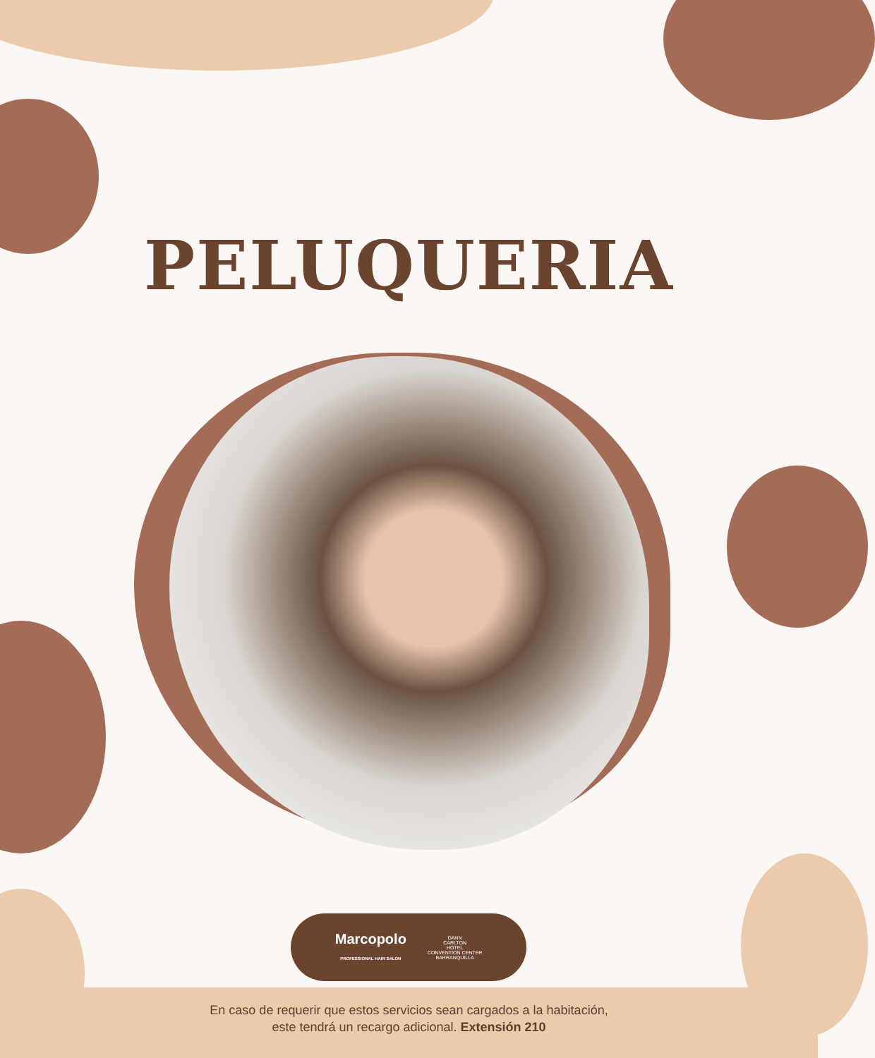PELUQUERIA
Marcopolo
PROFESSIONAL HAIR SALON
DANN
CARLTON
HOTEL
CONVENTION CENTER
BARRANQUILLA
En caso de requerir que estos servicios sean cargados a la habitación,
este tendrá un recargo adicional. Extensión 210